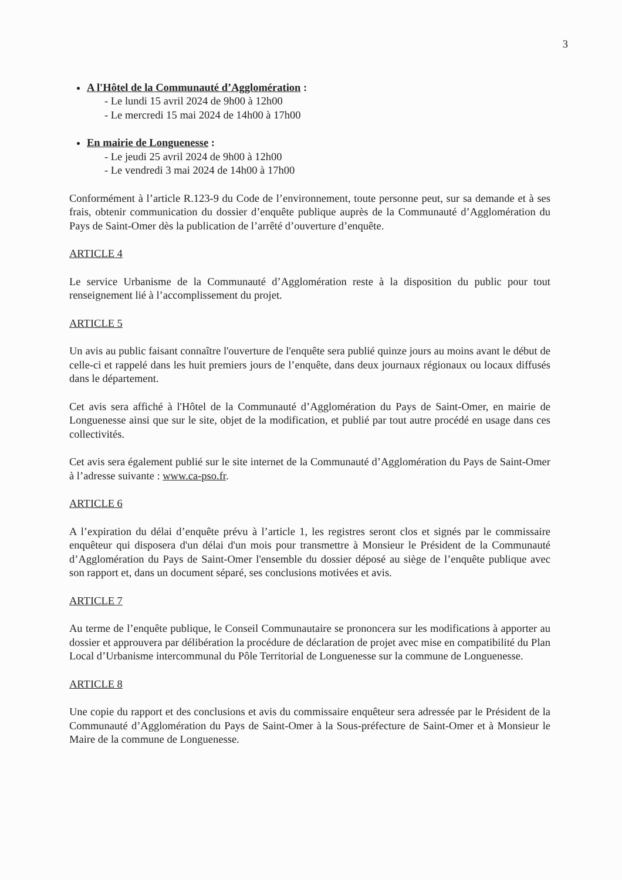3
A l'Hôtel de la Communauté d’Agglomération :
- Le lundi 15 avril 2024 de 9h00 à 12h00
- Le mercredi 15 mai 2024 de 14h00 à 17h00
En mairie de Longuenesse :
- Le jeudi 25 avril 2024 de 9h00 à 12h00
- Le vendredi 3 mai 2024 de 14h00 à 17h00
Conformément à l’article R.123-9 du Code de l’environnement, toute personne peut, sur sa demande et à ses frais, obtenir communication du dossier d’enquête publique auprès de la Communauté d’Agglomération du Pays de Saint-Omer dès la publication de l’arrêté d’ouverture d’enquête.
ARTICLE 4
Le service Urbanisme de la Communauté d’Agglomération reste à la disposition du public pour tout renseignement lié à l’accomplissement du projet.
ARTICLE 5
Un avis au public faisant connaître l'ouverture de l'enquête sera publié quinze jours au moins avant le début de celle-ci et rappelé dans les huit premiers jours de l’enquête, dans deux journaux régionaux ou locaux diffusés dans le département.
Cet avis sera affiché à l'Hôtel de la Communauté d’Agglomération du Pays de Saint-Omer, en mairie de Longuenesse ainsi que sur le site, objet de la modification, et publié par tout autre procédé en usage dans ces collectivités.
Cet avis sera également publié sur le site internet de la Communauté d’Agglomération du Pays de Saint-Omer à l’adresse suivante : www.ca-pso.fr.
ARTICLE 6
A l’expiration du délai d’enquête prévu à l’article 1, les registres seront clos et signés par le commissaire enquêteur qui disposera d'un délai d'un mois pour transmettre à Monsieur le Président de la Communauté d’Agglomération du Pays de Saint-Omer l'ensemble du dossier déposé au siège de l’enquête publique avec son rapport et, dans un document séparé, ses conclusions motivées et avis.
ARTICLE 7
Au terme de l’enquête publique, le Conseil Communautaire se prononcera sur les modifications à apporter au dossier et approuvera par délibération la procédure de déclaration de projet avec mise en compatibilité du Plan Local d’Urbanisme intercommunal du Pôle Territorial de Longuenesse sur la commune de Longuenesse.
ARTICLE 8
Une copie du rapport et des conclusions et avis du commissaire enquêteur sera adressée par le Président de la Communauté d’Agglomération du Pays de Saint-Omer à la Sous-préfecture de Saint-Omer et à Monsieur le Maire de la commune de Longuenesse.